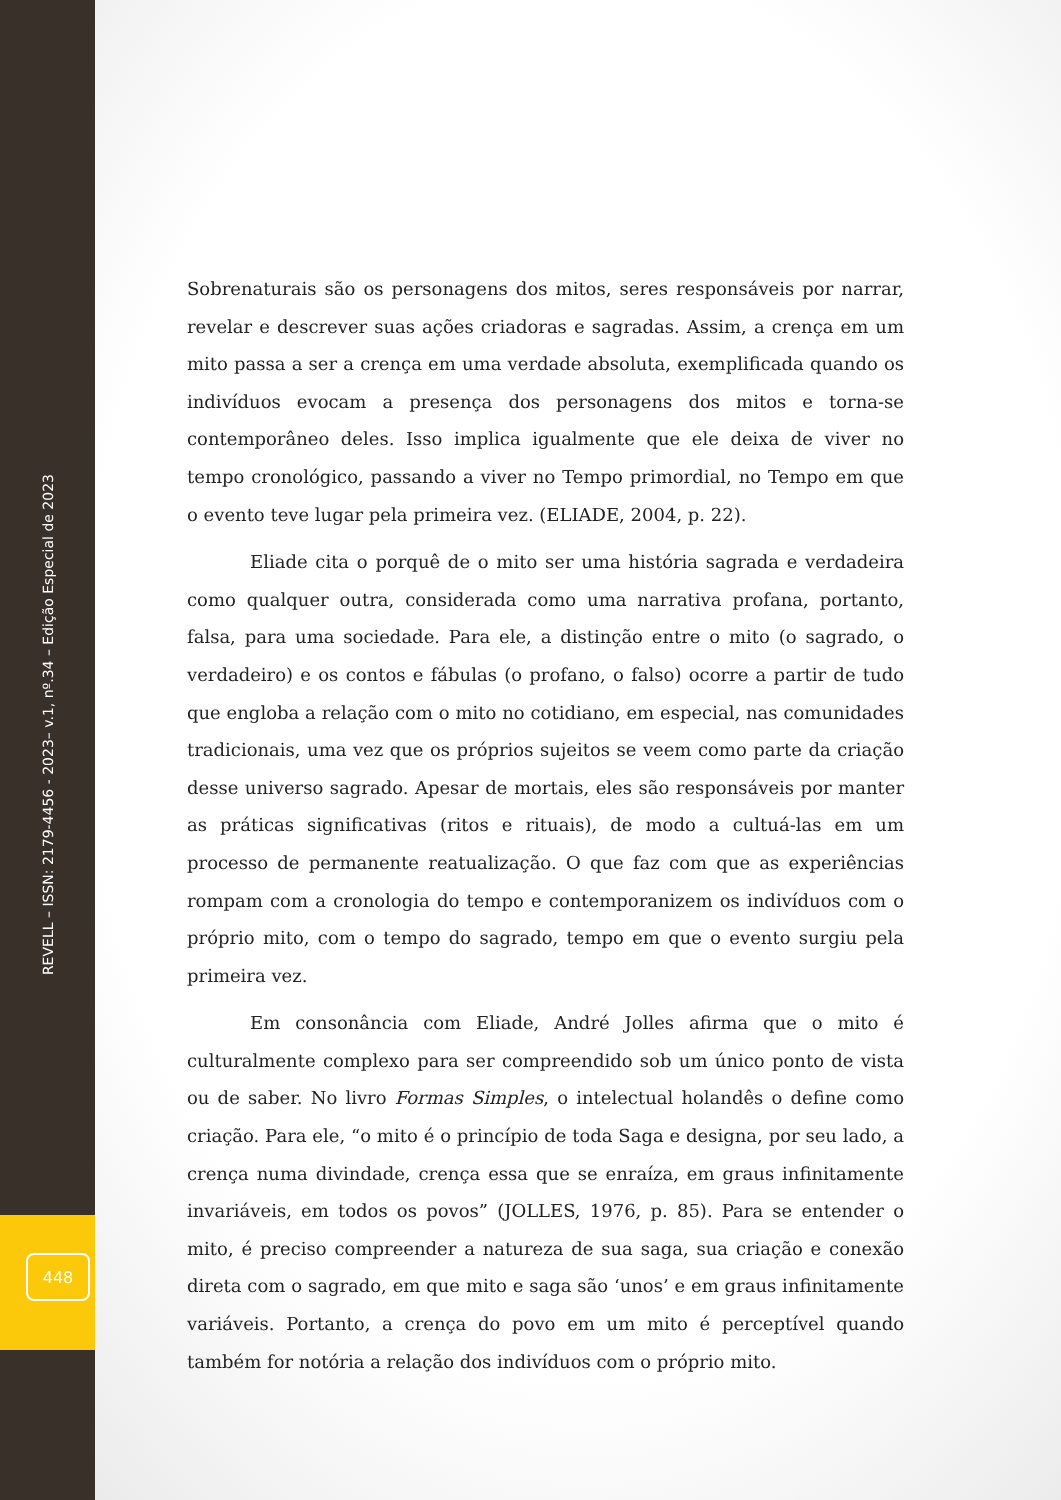REVELL – ISSN: 2179-4456 - 2023– v.1, nº.34 – Edição Especial de 2023
448
Sobrenaturais são os personagens dos mitos, seres responsáveis por narrar, revelar e descrever suas ações criadoras e sagradas. Assim, a crença em um mito passa a ser a crença em uma verdade absoluta, exemplificada quando os indivíduos evocam a presença dos personagens dos mitos e torna-se contemporâneo deles. Isso implica igualmente que ele deixa de viver no tempo cronológico, passando a viver no Tempo primordial, no Tempo em que o evento teve lugar pela primeira vez. (ELIADE, 2004, p. 22).
Eliade cita o porquê de o mito ser uma história sagrada e verdadeira como qualquer outra, considerada como uma narrativa profana, portanto, falsa, para uma sociedade. Para ele, a distinção entre o mito (o sagrado, o verdadeiro) e os contos e fábulas (o profano, o falso) ocorre a partir de tudo que engloba a relação com o mito no cotidiano, em especial, nas comunidades tradicionais, uma vez que os próprios sujeitos se veem como parte da criação desse universo sagrado. Apesar de mortais, eles são responsáveis por manter as práticas significativas (ritos e rituais), de modo a cultuá-las em um processo de permanente reatualização. O que faz com que as experiências rompam com a cronologia do tempo e contemporanizem os indivíduos com o próprio mito, com o tempo do sagrado, tempo em que o evento surgiu pela primeira vez.
Em consonância com Eliade, André Jolles afirma que o mito é culturalmente complexo para ser compreendido sob um único ponto de vista ou de saber. No livro Formas Simples, o intelectual holandês o define como criação. Para ele, “o mito é o princípio de toda Saga e designa, por seu lado, a crença numa divindade, crença essa que se enraíza, em graus infinitamente invariáveis, em todos os povos” (JOLLES, 1976, p. 85). Para se entender o mito, é preciso compreender a natureza de sua saga, sua criação e conexão direta com o sagrado, em que mito e saga são ‘unos’ e em graus infinitamente variáveis. Portanto, a crença do povo em um mito é perceptível quando também for notória a relação dos indivíduos com o próprio mito.